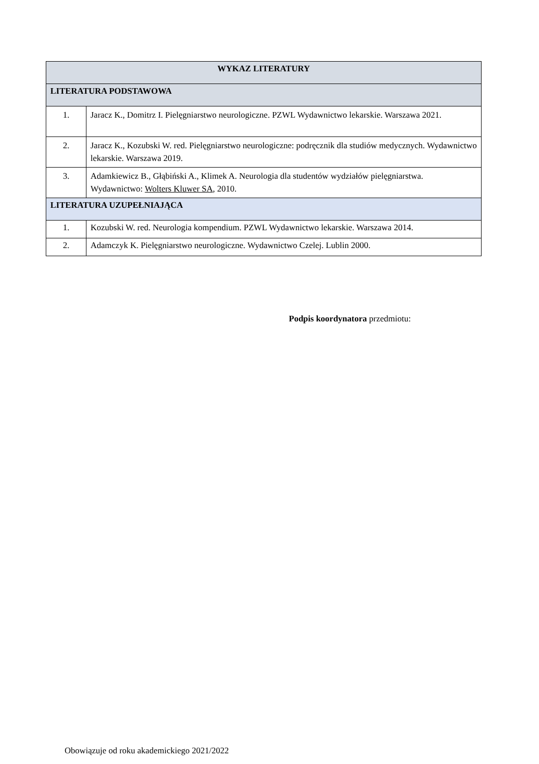| WYKAZ LITERATURY | |
| --- | --- |
| LITERATURA PODSTAWOWA | |
| 1. | Jaracz K., Domitrz I. Pielęgniarstwo neurologiczne. PZWL Wydawnictwo lekarskie. Warszawa 2021. |
| 2. | Jaracz K., Kozubski W. red. Pielęgniarstwo neurologiczne: podręcznik dla studiów medycznych. Wydawnictwo lekarskie. Warszawa 2019. |
| 3. | Adamkiewicz B., Głąbiński A., Klimek A. Neurologia dla studentów wydziałów pielęgniarstwa. Wydawnictwo: Wolters Kluwer SA , 2010. |
| LITERATURA UZUPEŁNIAJĄCA | |
| 1. | Kozubski W. red. Neurologia kompendium. PZWL Wydawnictwo lekarskie. Warszawa 2014. |
| 2. | Adamczyk K. Pielęgniarstwo neurologiczne. Wydawnictwo Czelej. Lublin 2000. |
Podpis koordynatora przedmiotu:
Obowiązuje od roku akademickiego 2021/2022